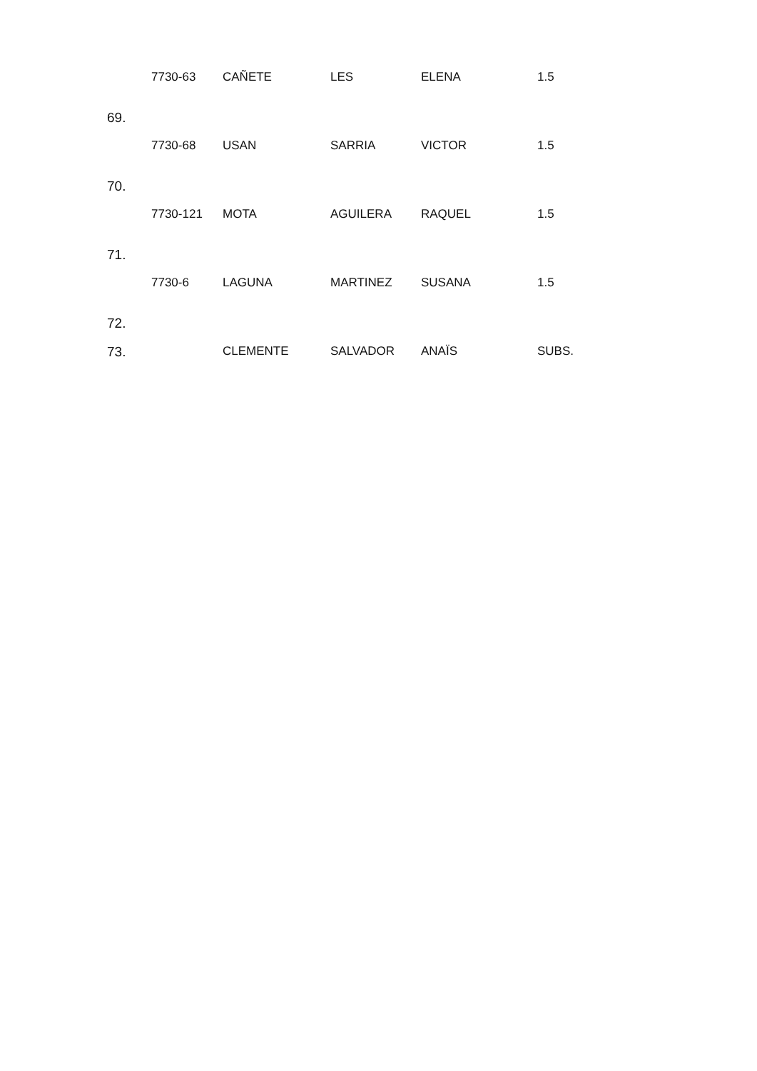| 69. | 7730-63 | CAÑETE | LES | ELENA | 1.5 |
| 70. | 7730-68 | USAN | SARRIA | VICTOR | 1.5 |
| 71. | 7730-121 | MOTA | AGUILERA | RAQUEL | 1.5 |
| 72. | 7730-6 | LAGUNA | MARTINEZ | SUSANA | 1.5 |
| 73. | | CLEMENTE | SALVADOR | ANAÏS | SUBS. |